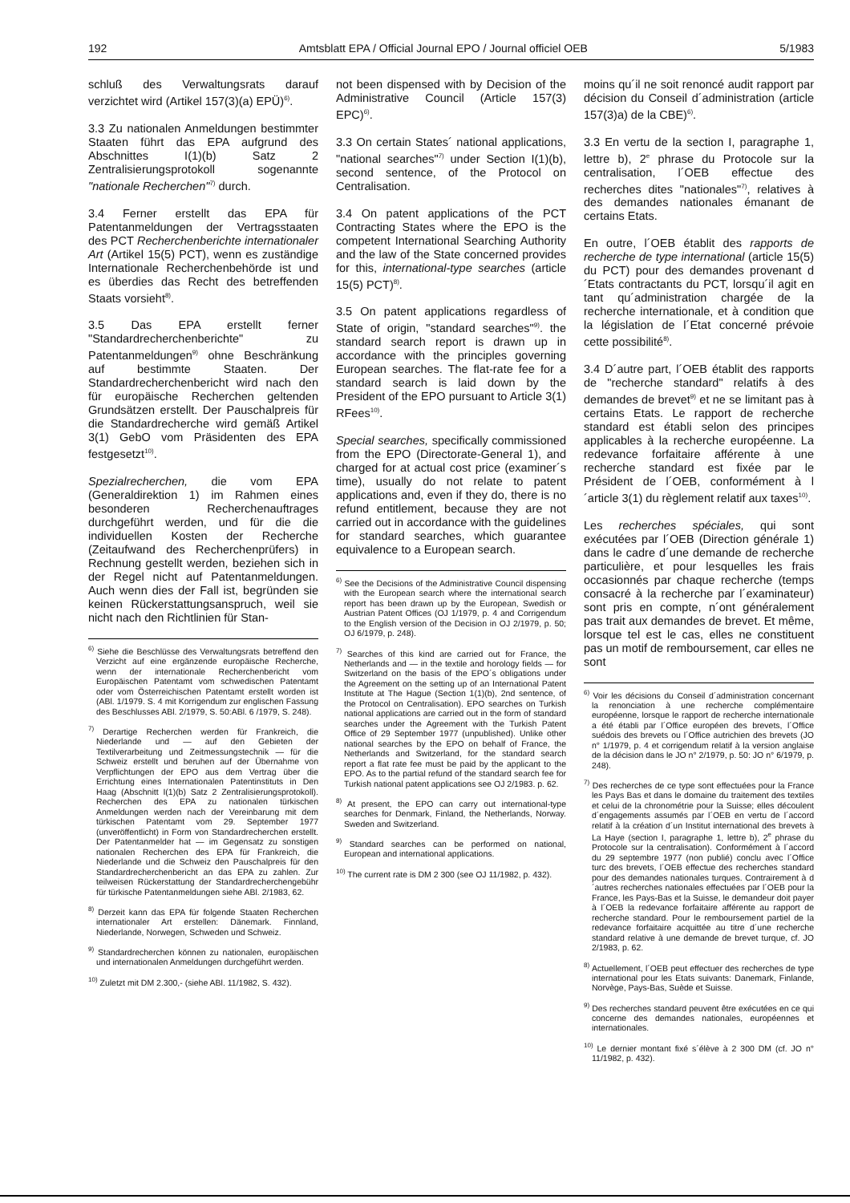192 Amtsblatt EPA / Official Journal EPO / Journal officiel OEB 5/1983
schluß des Verwaltungsrats darauf verzichtet wird (Artikel 157(3)(a) EPÜ)<sup>6)</sup>.
3.3 Zu nationalen Anmeldungen bestimmter Staaten führt das EPA aufgrund des Abschnittes I(1)(b) Satz 2 Zentralisierungsprotokoll sogenannte "nationale Recherchen"<sup>7)</sup> durch.
3.4 Ferner erstellt das EPA für Patentanmeldungen der Vertragsstaaten des PCT Recherchenberichte internationaler Art (Artikel 15(5) PCT), wenn es zuständige Internationale Recherchenbehörde ist und es überdies das Recht des betreffenden Staats vorsieht<sup>8)</sup>.
3.5 Das EPA erstellt ferner "Standardrecherchenberichte" zu Patentanmeldungen<sup>9)</sup> ohne Beschränkung auf bestimmte Staaten. Der Standardrecherchenbericht wird nach den für europäische Recherchen geltenden Grundsätzen erstellt. Der Pauschalpreis für die Standardrecherche wird gemäß Artikel 3(1) GebO vom Präsidenten des EPA festgesetzt<sup>10)</sup>.
Spezialrecherchen, die vom EPA (Generaldirektion 1) im Rahmen eines besonderen Recherchenauftrages durchgeführt werden, und für die die individuellen Kosten der Recherche (Zeitaufwand des Recherchenprüfers) in Rechnung gestellt werden, beziehen sich in der Regel nicht auf Patentanmeldungen. Auch wenn dies der Fall ist, begründen sie keinen Rückerstattungsanspruch, weil sie nicht nach den Richtlinien für Stan-
<sup>6)</sup> Siehe die Beschlüsse des Verwaltungsrats betreffend den Verzicht auf eine ergänzende europäische Recherche, wenn der internationale Recherchenbericht vom Europäischen Patentamt vom schwedischen Patentamt oder vom Österreichischen Patentamt erstellt worden ist (ABl. 1/1979. S. 4 mit Korrigendum zur englischen Fassung des Beschlusses ABl. 2/1979, S. 50:ABl. 6 /1979, S. 248).
<sup>7)</sup> Derartige Recherchen werden für Frankreich, die Niederlande und — auf den Gebieten der Textilverarbeitung und Zeitmessungstechnik — für die Schweiz erstellt und beruhen auf der Übernahme von Verpflichtungen der EPO aus dem Vertrag über die Errichtung eines Internationalen Patentinstituts in Den Haag (Abschnitt I(1)(b) Satz 2 Zentralisierungsprotokoll). Recherchen des EPA zu nationalen türkischen Anmeldungen werden nach der Vereinbarung mit dem türkischen Patentamt vom 29. September 1977 (unveröffentlicht) in Form von Standardrecherchen erstellt. Der Patentanmelder hat — im Gegensatz zu sonstigen nationalen Recherchen des EPA für Frankreich, die Niederlande und die Schweiz den Pauschalpreis für den Standardrecherchenbericht an das EPA zu zahlen. Zur teilweisen Rückerstattung der Standardrecherchengebühr für türkische Patentanmeldungen siehe ABl. 2/1983, 62.
<sup>8)</sup> Derzeit kann das EPA für folgende Staaten Recherchen internationaler Art erstellen: Dänemark. Finnland, Niederlande, Norwegen, Schweden und Schweiz.
<sup>9)</sup> Standardrecherchen können zu nationalen, europäischen und internationalen Anmeldungen durchgeführt werden.
<sup>10)</sup> Zuletzt mit DM 2.300,- (siehe ABl. 11/1982, S. 432).
not been dispensed with by Decision of the Administrative Council (Article 157(3) EPC)<sup>6)</sup>.
3.3 On certain States´ national applications, "national searches"<sup>7)</sup> under Section I(1)(b), second sentence, of the Protocol on Centralisation.
3.4 On patent applications of the PCT Contracting States where the EPO is the competent International Searching Authority and the law of the State concerned provides for this, international-type searches (article 15(5) PCT)<sup>8)</sup>.
3.5 On patent applications regardless of State of origin, "standard searches"<sup>9)</sup>. the standard search report is drawn up in accordance with the principles governing European searches. The flat-rate fee for a standard search is laid down by the President of the EPO pursuant to Article 3(1) RFees<sup>10)</sup>.
Special searches, specifically commissioned from the EPO (Directorate-General 1), and charged for at actual cost price (examiner´s time), usually do not relate to patent applications and, even if they do, there is no refund entitlement, because they are not carried out in accordance with the guidelines for standard searches, which guarantee equivalence to a European search.
<sup>6)</sup> See the Decisions of the Administrative Council dispensing with the European search where the international search report has been drawn up by the European, Swedish or Austrian Patent Offices (OJ 1/1979, p. 4 and Corrigendum to the English version of the Decision in OJ 2/1979, p. 50; OJ 6/1979, p. 248).
<sup>7)</sup> Searches of this kind are carried out for France, the Netherlands and — in the textile and horology fields — for Switzerland on the basis of the EPO´s obligations under the Agreement on the setting up of an International Patent Institute at The Hague (Section 1(1)(b), 2nd sentence, of the Protocol on Centralisation). EPO searches on Turkish national applications are carried out in the form of standard searches under the Agreement with the Turkish Patent Office of 29 September 1977 (unpublished). Unlike other national searches by the EPO on behalf of France, the Netherlands and Switzerland, for the standard search report a flat rate fee must be paid by the applicant to the EPO. As to the partial refund of the standard search fee for Turkish national patent applications see OJ 2/1983. p. 62.
<sup>8)</sup> At present, the EPO can carry out international-type searches for Denmark, Finland, the Netherlands, Norway. Sweden and Switzerland.
<sup>9)</sup> Standard searches can be performed on national, European and international applications.
<sup>10)</sup> The current rate is DM 2 300 (see OJ 11/1982, p. 432).
moins qu´il ne soit renoncé audit rapport par décision du Conseil d´administration (article 157(3)a) de la CBE)<sup>6)</sup>.
3.3 En vertu de la section I, paragraphe 1, lettre b), 2<sup>e</sup> phrase du Protocole sur la centralisation, l´OEB effectue des recherches dites "nationales"<sup>7)</sup>, relatives à des demandes nationales émanant de certains Etats.
En outre, l´OEB établit des rapports de recherche de type international (article 15(5) du PCT) pour des demandes provenant d´Etats contractants du PCT, lorsqu´il agit en tant qu´administration chargée de la recherche internationale, et à condition que la législation de l´Etat concerné prévoie cette possibilité<sup>8)</sup>.
3.4 D´autre part, l´OEB établit des rapports de "recherche standard" relatifs à des demandes de brevet<sup>9)</sup> et ne se limitant pas à certains Etats. Le rapport de recherche standard est établi selon des principes applicables à la recherche européenne. La redevance forfaitaire afférente à une recherche standard est fixée par le Président de l´OEB, conformément à l´article 3(1) du règlement relatif aux taxes<sup>10)</sup>.
Les recherches spéciales, qui sont exécutées par l´OEB (Direction générale 1) dans le cadre d´une demande de recherche particulière, et pour lesquelles les frais occasionnés par chaque recherche (temps consacré à la recherche par l´examinateur) sont pris en compte, n´ont généralement pas trait aux demandes de brevet. Et même, lorsque tel est le cas, elles ne constituent pas un motif de remboursement, car elles ne sont
<sup>6)</sup> Voir les décisions du Conseil d´administration concernant la renonciation à une recherche complémentaire européenne, lorsque le rapport de recherche internationale a été établi par l´Office européen des brevets, l´Office suédois des brevets ou l´Office autrichien des brevets (JO n° 1/1979, p. 4 et corrigendum relatif à la version anglaise de la décision dans le JO n° 2/1979, p. 50: JO n° 6/1979, p. 248).
<sup>7)</sup> Des recherches de ce type sont effectuées pour la France les Pays Bas et dans le domaine du traitement des textiles et celui de la chronométrie pour la Suisse; elles découlent d´engagements assumés par l´OEB en vertu de l´accord relatif à la création d´un Institut international des brevets à La Haye (section I, paragraphe 1, lettre b), 2<sup>e</sup> phrase du Protocole sur la centralisation). Conformément à l´accord du 29 septembre 1977 (non publié) conclu avec l´Office turc des brevets, l´OEB effectue des recherches standard pour des demandes nationales turques. Contrairement à d´autres recherches nationales effectuées par l´OEB pour la France, les Pays-Bas et la Suisse, le demandeur doit payer à l´OEB la redevance forfaitaire afférente au rapport de recherche standard. Pour le remboursement partiel de la redevance forfaitaire acquittée au titre d´une recherche standard relative à une demande de brevet turque, cf. JO 2/1983, p. 62.
<sup>8)</sup> Actuellement, l´OEB peut effectuer des recherches de type international pour les Etats suivants: Danemark, Finlande, Norvège, Pays-Bas, Suède et Suisse.
<sup>9)</sup> Des recherches standard peuvent être exécutées en ce qui concerne des demandes nationales, européennes et internationales.
<sup>10)</sup> Le dernier montant fixé s´élève à 2 300 DM (cf. JO n° 11/1982, p. 432).